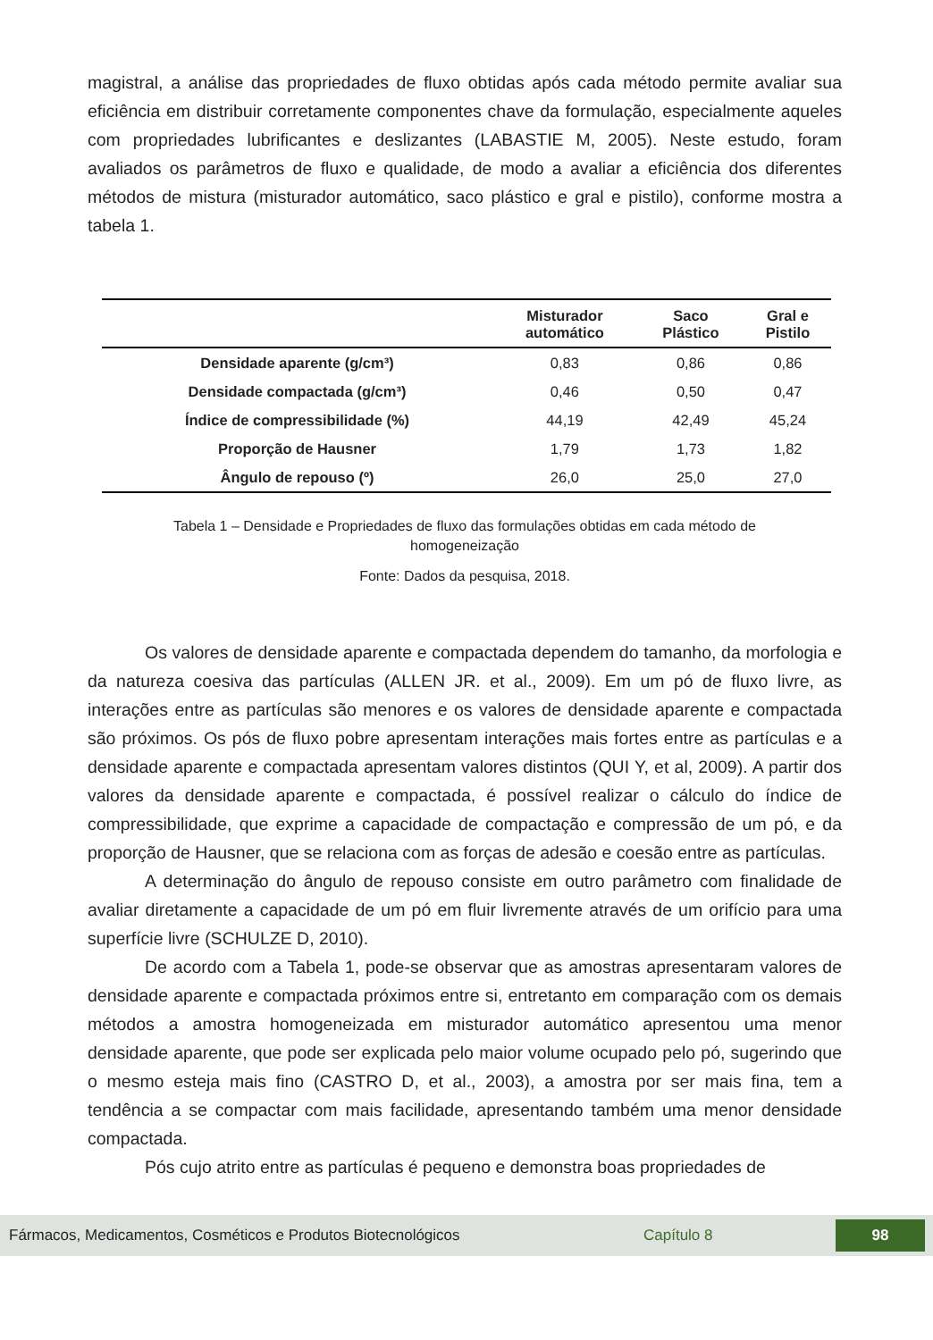magistral, a análise das propriedades de fluxo obtidas após cada método permite avaliar sua eficiência em distribuir corretamente componentes chave da formulação, especialmente aqueles com propriedades lubrificantes e deslizantes (LABASTIE M, 2005). Neste estudo, foram avaliados os parâmetros de fluxo e qualidade, de modo a avaliar a eficiência dos diferentes métodos de mistura (misturador automático, saco plástico e gral e pistilo), conforme mostra a tabela 1.
| | Misturador automático | Saco Plástico | Gral e Pistilo |
| --- | --- | --- | --- |
| Densidade aparente (g/cm³) | 0,83 | 0,86 | 0,86 |
| Densidade compactada (g/cm³) | 0,46 | 0,50 | 0,47 |
| Índice de compressibilidade (%) | 44,19 | 42,49 | 45,24 |
| Proporção de Hausner | 1,79 | 1,73 | 1,82 |
| Ângulo de repouso (º) | 26,0 | 25,0 | 27,0 |
Tabela 1 – Densidade e Propriedades de fluxo das formulações obtidas em cada método de
homogeneização
Fonte: Dados da pesquisa, 2018.
Os valores de densidade aparente e compactada dependem do tamanho, da morfologia e da natureza coesiva das partículas (ALLEN JR. et al., 2009). Em um pó de fluxo livre, as interações entre as partículas são menores e os valores de densidade aparente e compactada são próximos. Os pós de fluxo pobre apresentam interações mais fortes entre as partículas e a densidade aparente e compactada apresentam valores distintos (QUI Y, et al, 2009). A partir dos valores da densidade aparente e compactada, é possível realizar o cálculo do índice de compressibilidade, que exprime a capacidade de compactação e compressão de um pó, e da proporção de Hausner, que se relaciona com as forças de adesão e coesão entre as partículas.
A determinação do ângulo de repouso consiste em outro parâmetro com finalidade de avaliar diretamente a capacidade de um pó em fluir livremente através de um orifício para uma superfície livre (SCHULZE D, 2010).
De acordo com a Tabela 1, pode-se observar que as amostras apresentaram valores de densidade aparente e compactada próximos entre si, entretanto em comparação com os demais métodos a amostra homogeneizada em misturador automático apresentou uma menor densidade aparente, que pode ser explicada pelo maior volume ocupado pelo pó, sugerindo que o mesmo esteja mais fino (CASTRO D, et al., 2003), a amostra por ser mais fina, tem a tendência a se compactar com mais facilidade, apresentando também uma menor densidade compactada.
Pós cujo atrito entre as partículas é pequeno e demonstra boas propriedades de
Fármacos, Medicamentos, Cosméticos e Produtos Biotecnológicos Capítulo 8 98